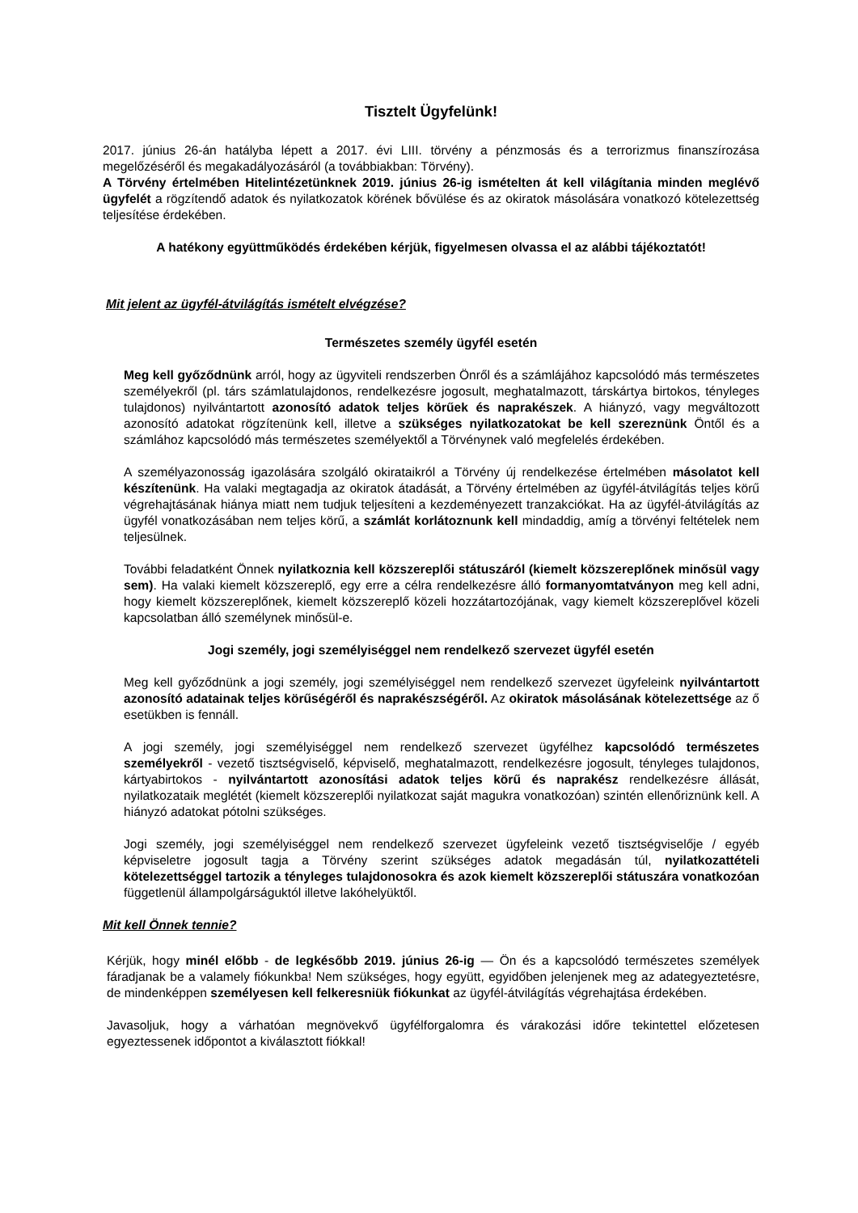Tisztelt Ügyfelünk!
2017. június 26-án hatályba lépett a 2017. évi LIII. törvény a pénzmosás és a terrorizmus finanszírozása megelőzéséről és megakadályozásáról (a továbbiakban: Törvény).
A Törvény értelmében Hitelintézetünknek 2019. június 26-ig ismételten át kell világítania minden meglévő ügyfelét a rögzítendő adatok és nyilatkozatok körének bővülése és az okiratok másolására vonatkozó kötelezettség teljesítése érdekében.
A hatékony együttműködés érdekében kérjük, figyelmesen olvassa el az alábbi tájékoztatót!
Mit jelent az ügyfél-átvilágítás ismételt elvégzése?
Természetes személy ügyfél esetén
Meg kell győződnünk arról, hogy az ügyviteli rendszerben Önről és a számlájához kapcsolódó más természetes személyekről (pl. társ számlatulajdonos, rendelkezésre jogosult, meghatalmazott, társkártya birtokos, tényleges tulajdonos) nyilvántartott azonosító adatok teljes körűek és naprakészek. A hiányzó, vagy megváltozott azonosító adatokat rögzítenünk kell, illetve a szükséges nyilatkozatokat be kell szereznünk Öntől és a számlához kapcsolódó más természetes személyektől a Törvénynek való megfelelés érdekében.
A személyazonosság igazolására szolgáló okirataikról a Törvény új rendelkezése értelmében másolatot kell készítenünk. Ha valaki megtagadja az okiratok átadását, a Törvény értelmében az ügyfél-átvilágítás teljes körű végrehajtásának hiánya miatt nem tudjuk teljesíteni a kezdeményezett tranzakciókat. Ha az ügyfél-átvilágítás az ügyfél vonatkozásában nem teljes körű, a számlát korlátoznunk kell mindaddig, amíg a törvényi feltételek nem teljesülnek.
További feladatként Önnek nyilatkoznia kell közszereplői státuszáról (kiemelt közszereplőnek minősül vagy sem). Ha valaki kiemelt közszereplő, egy erre a célra rendelkezésre álló formanyomtatványon meg kell adni, hogy kiemelt közszereplőnek, kiemelt közszereplő közeli hozzátartozójának, vagy kiemelt közszereplővel közeli kapcsolatban álló személynek minősül-e.
Jogi személy, jogi személyiséggel nem rendelkező szervezet ügyfél esetén
Meg kell győződnünk a jogi személy, jogi személyiséggel nem rendelkező szervezet ügyfeleink nyilvántartott azonosító adatainak teljes körűségéről és naprakészségéről. Az okiratok másolásának kötelezettsége az ő esetükben is fennáll.
A jogi személy, jogi személyiséggel nem rendelkező szervezet ügyfélhez kapcsolódó természetes személyekről - vezető tisztségviselő, képviselő, meghatalmazott, rendelkezésre jogosult, tényleges tulajdonos, kártyabirtokos - nyilvántartott azonosítási adatok teljes körű és naprakész rendelkezésre állását, nyilatkozataik meglétét (kiemelt közszereplői nyilatkozat saját magukra vonatkozóan) szintén ellenőriznünk kell. A hiányzó adatokat pótolni szükséges.
Jogi személy, jogi személyiséggel nem rendelkező szervezet ügyfeleink vezető tisztségviselője / egyéb képviseletre jogosult tagja a Törvény szerint szükséges adatok megadásán túl, nyilatkozattételi kötelezettséggel tartozik a tényleges tulajdonosokra és azok kiemelt közszereplői státuszára vonatkozóan függetlenül állampolgárságuktól illetve lakóhelyüktől.
Mit kell Önnek tennie?
Kérjük, hogy minél előbb - de legkésőbb 2019. június 26-ig — Ön és a kapcsolódó természetes személyek fáradjanak be a valamely fiókunkba! Nem szükséges, hogy együtt, egyidőben jelenjenek meg az adategyeztetésre, de mindenképpen személyesen kell felkeresniük fiókunkat az ügyfél-átvilágítás végrehajtása érdekében.
Javasoljuk, hogy a várhatóan megnövekvő ügyfélforgalomra és várakozási időre tekintettel előzetesen egyeztessenek időpontot a kiválasztott fiókkal!